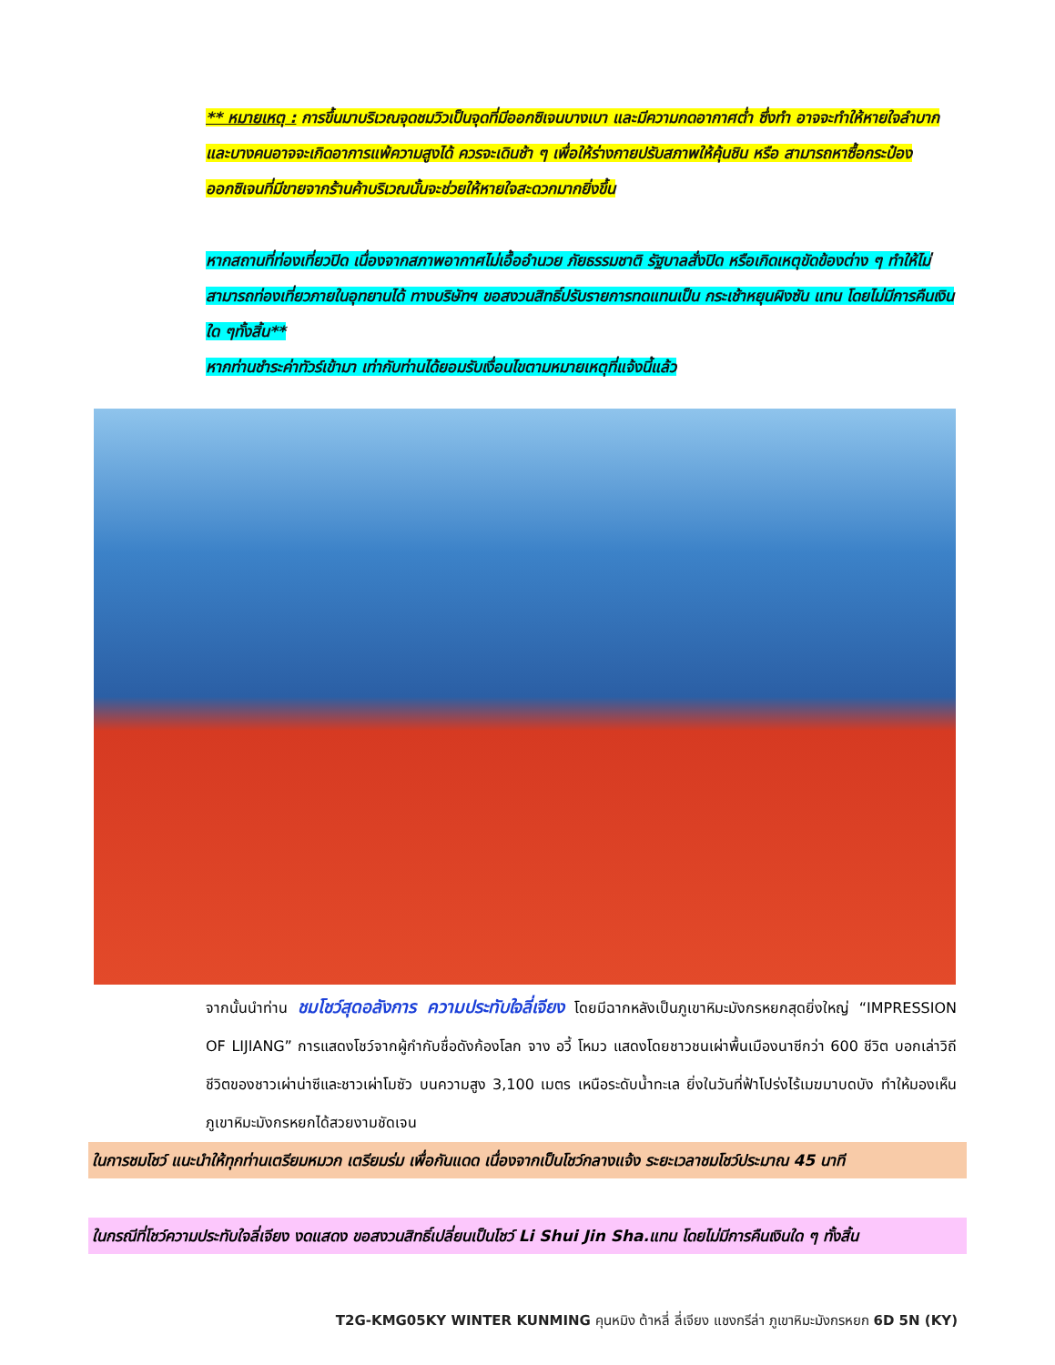** หมายเหตุ : การขึ้นมาบริเวณจุดชมวิวเป็นจุดที่มีออกซิเจนบางเบา และมีความกดอากาศต่ำ ซึ่งทำ อาจจะทำให้หายใจลำบาก และบางคนอาจจะเกิดอาการแพ้ความสูงได้ ควรจะเดินช้า ๆ เพื่อให้ร่างกายปรับสภาพให้คุ้นชิน หรือ สามารถหาซื้อกระป๋องออกซิเจนที่มีขายจากร้านค้าบริเวณนั้นจะช่วยให้หายใจสะดวกมากยิ่งขึ้น
หากสถานที่ท่องเที่ยวปิด เนื่องจากสภาพอากาศไม่เอื้ออำนวย ภัยธรรมชาติ รัฐบาลสั่งปิด หรือเกิดเหตุขัดข้องต่าง ๆ ทำให้ไม่สามารถท่องเที่ยวภายในอุทยานได้ ทางบริษัทฯ ขอสงวนสิทธิ์ปรับรายการทดแทนเป็น กระเช้าหยุนผิงซัน แทน โดยไม่มีการคืนเงินใด ๆทั้งสิ้น**
หากท่านชำระค่าทัวร์เข้ามา เท่ากับท่านได้ยอมรับเงื่อนไขตามหมายเหตุที่แจ้งนี้แล้ว
จากนั้นนำท่าน ชมโชว์สุดอลังการ ความประทับใจลี่เจียง โดยมีฉากหลังเป็นภูเขาหิมะมังกรหยกสุดยิ่งใหญ่ “IMPRESSION OF LIJIANG” การแสดงโชว์จากผู้กำกับชื่อดังก้องโลก จาง อวี้ โหมว แสดงโดยชาวชนเผ่าพื้นเมืองนาซีกว่า 600 ชีวิต บอกเล่าวิถีชีวิตของชาวเผ่าน่าซีและชาวเผ่าโมซัว บนความสูง 3,100 เมตร เหนือระดับน้ำทะเล ยิ่งในวันที่ฟ้าโปร่งไร้เมฆมาบดบัง ทำให้มองเห็นภูเขาหิมะมังกรหยกได้สวยงามชัดเจน
ในการชมโชว์ แนะนำให้ทุกท่านเตรียมหมวก เตรียมร่ม เพื่อกันแดด เนื่องจากเป็นโชว์กลางแจ้ง ระยะเวลาชมโชว์ประมาณ 45 นาที
ในกรณีที่โชว์ความประทับใจลี่เจียง งดแสดง ขอสงวนสิทธิ์เปลี่ยนเป็นโชว์ Li Shui Jin Sha.แทน โดยไม่มีการคืนเงินใด ๆ ทั้งสิ้น
T2G-KMG05KY WINTER KUNMING คุนหมิง ต้าหลี่ ลี่เจียง แชงกรีล่า ภูเขาหิมะมังกรหยก 6D 5N (KY)